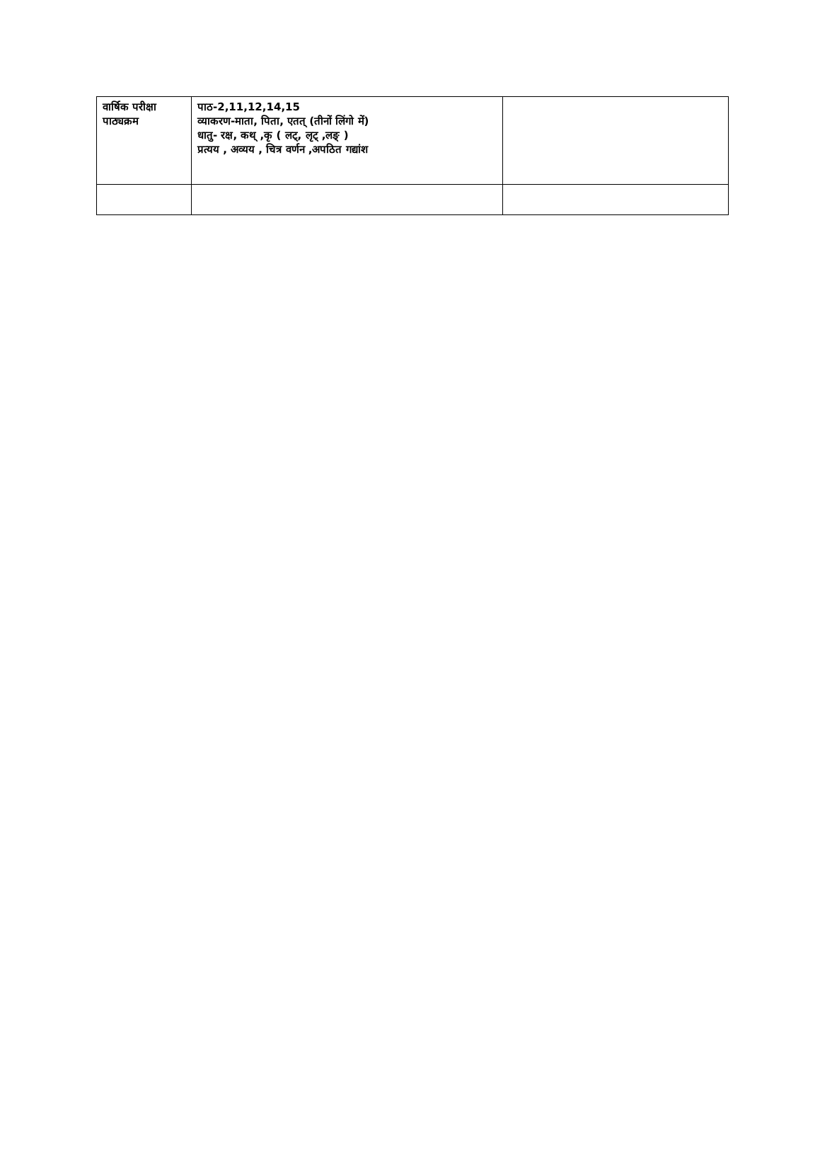| वार्षिक परीक्षा पाठ्यक्रम | पाठ-2,11,12,14,15 व्याकरण-माता, पिता, एतत् (तीनों लिंगो में) धातु- रक्ष, कथ् ,कृ ( लट्, लृट् ,लङ् ) प्रत्यय , अव्यय , चित्र वर्णन ,अपठित गद्यांश | |